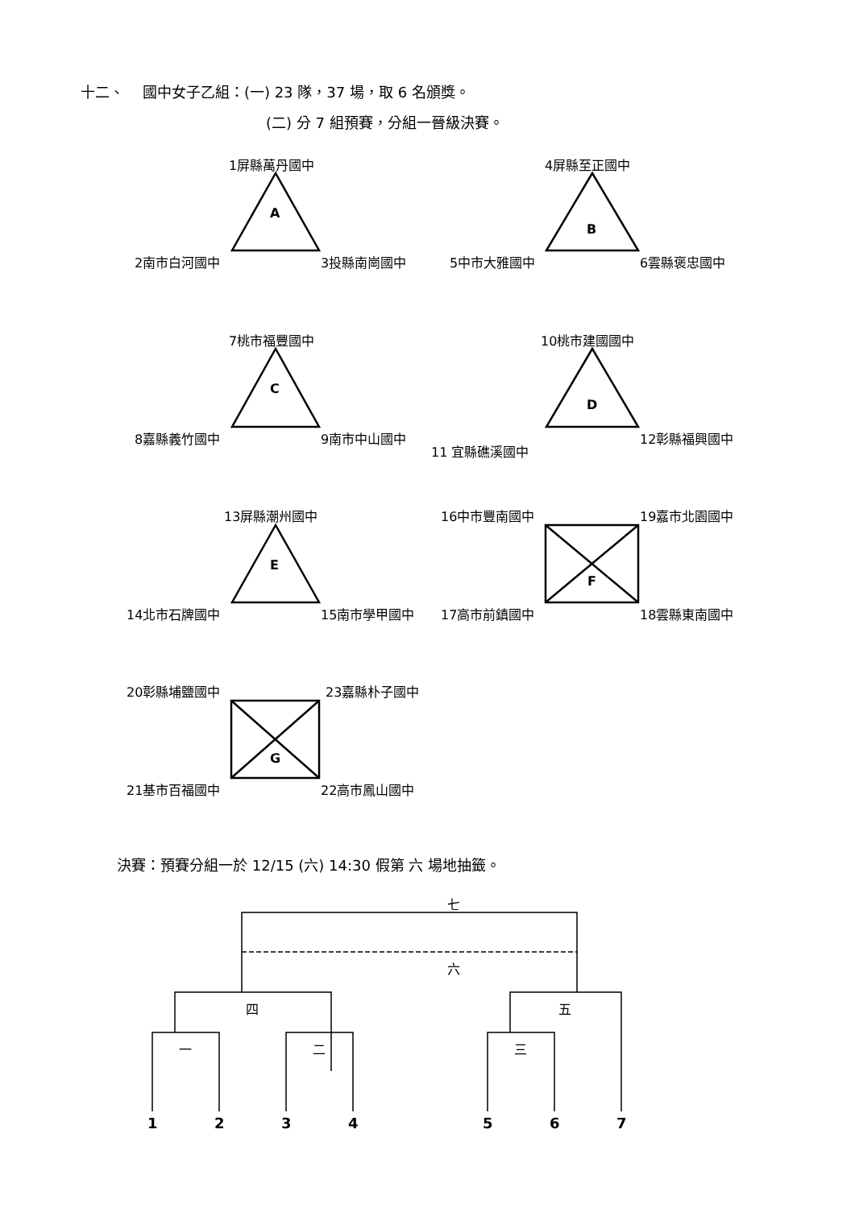十二、 國中女子乙組：(一) 23 隊，37 場，取 6 名頒獎。
(二) 分 7 組預賽，分組一晉級決賽。
1屏縣萬丹國中
A
2南市白河國中 3投縣南崗國中
4屏縣至正國中
B
5中市大雅國中 6雲縣褒忠國中
7桃市福豐國中
C
8嘉縣義竹國中 9南市中山國中
10桃市建國國中
D
11 宜縣礁溪國中
12彰縣福興國中
13屏縣潮州國中
E
14北市石牌國中 15南市學甲國中
16中市豐南國中 19嘉市北園國中
F
17高市前鎮國中 18雲縣東南國中
20彰縣埔鹽國中 23嘉縣朴子國中
G
21基市百福國中 22高市鳳山國中
決賽：預賽分組一於 12/15 (六) 14:30 假第 六 場地抽籤。
七
六
四 五
一 二 三
1 2 3 4 5 6 7